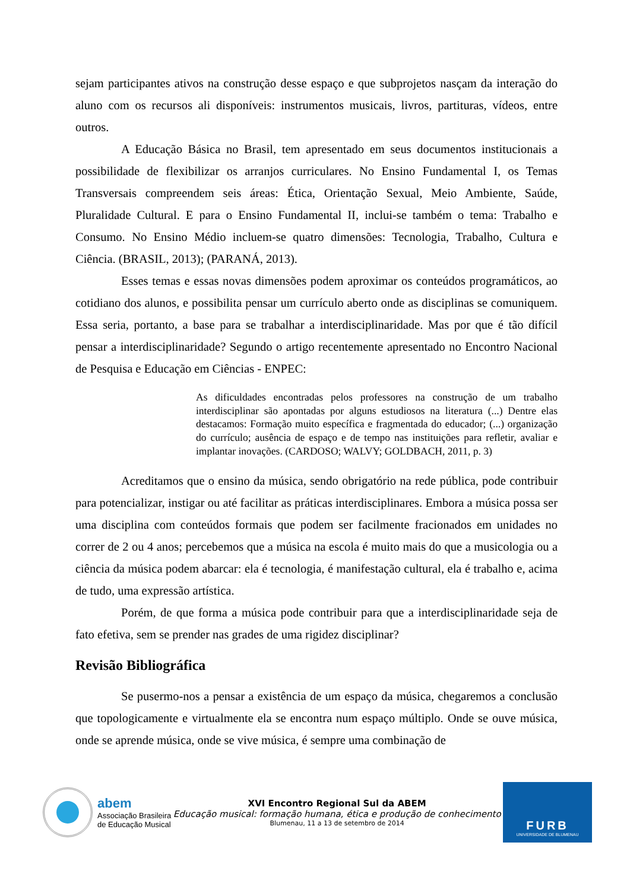sejam participantes ativos na construção desse espaço e que subprojetos nasçam da interação do aluno com os recursos ali disponíveis: instrumentos musicais, livros, partituras, vídeos, entre outros.
A Educação Básica no Brasil, tem apresentado em seus documentos institucionais a possibilidade de flexibilizar os arranjos curriculares. No Ensino Fundamental I, os Temas Transversais compreendem seis áreas: Ética, Orientação Sexual, Meio Ambiente, Saúde, Pluralidade Cultural. E para o Ensino Fundamental II, inclui-se também o tema: Trabalho e Consumo. No Ensino Médio incluem-se quatro dimensões: Tecnologia, Trabalho, Cultura e Ciência. (BRASIL, 2013); (PARANÁ, 2013).
Esses temas e essas novas dimensões podem aproximar os conteúdos programáticos, ao cotidiano dos alunos, e possibilita pensar um currículo aberto onde as disciplinas se comuniquem. Essa seria, portanto, a base para se trabalhar a interdisciplinaridade. Mas por que é tão difícil pensar a interdisciplinaridade? Segundo o artigo recentemente apresentado no Encontro Nacional de Pesquisa e Educação em Ciências - ENPEC:
As dificuldades encontradas pelos professores na construção de um trabalho interdisciplinar são apontadas por alguns estudiosos na literatura (...) Dentre elas destacamos: Formação muito específica e fragmentada do educador; (...) organização do currículo; ausência de espaço e de tempo nas instituições para refletir, avaliar e implantar inovações. (CARDOSO; WALVY; GOLDBACH, 2011, p. 3)
Acreditamos que o ensino da música, sendo obrigatório na rede pública, pode contribuir para potencializar, instigar ou até facilitar as práticas interdisciplinares. Embora a música possa ser uma disciplina com conteúdos formais que podem ser facilmente fracionados em unidades no correr de 2 ou 4 anos; percebemos que a música na escola é muito mais do que a musicologia ou a ciência da música podem abarcar: ela é tecnologia, é manifestação cultural, ela é trabalho e, acima de tudo, uma expressão artística.
Porém, de que forma a música pode contribuir para que a interdisciplinaridade seja de fato efetiva, sem se prender nas grades de uma rigidez disciplinar?
Revisão Bibliográfica
Se pusermo-nos a pensar a existência de um espaço da música, chegaremos a conclusão que topologicamente e virtualmente ela se encontra num espaço múltiplo. Onde se ouve música, onde se aprende música, onde se vive música, é sempre uma combinação de
abem
Associação Brasileira
de Educação Musical
XVI Encontro Regional Sul da ABEM
Educação musical: formação humana, ética e produção de conhecimento
Blumenau, 11 a 13 de setembro de 2014
FURB
UNIVERSIDADE DE BLUMENAU